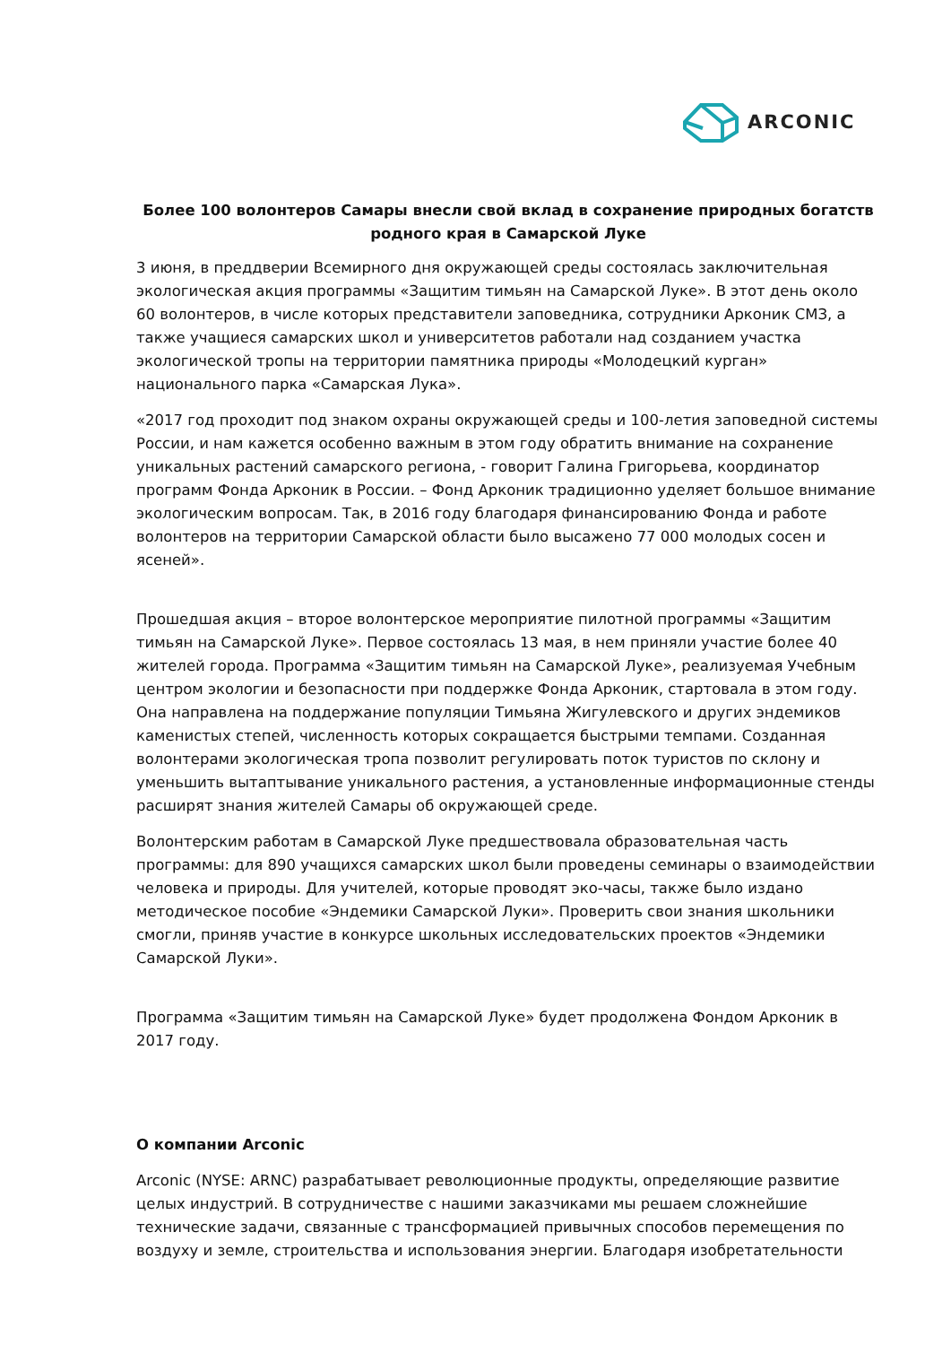ARCONIC
Более 100 волонтеров Самары внесли свой вклад в сохранение природных богатств родного края в Самарской Луке
3 июня, в преддверии Всемирного дня окружающей среды состоялась заключительная экологическая акция программы «Защитим тимьян на Самарской Луке». В этот день около 60 волонтеров, в числе которых представители заповедника, сотрудники Арконик СМЗ, а также учащиеся самарских школ и университетов работали над созданием участка экологической тропы на территории памятника природы «Молодецкий курган» национального парка «Самарская Лука».
«2017 год проходит под знаком охраны окружающей среды и 100-летия заповедной системы России, и нам кажется особенно важным в этом году обратить внимание на сохранение уникальных растений самарского региона, - говорит Галина Григорьева, координатор программ Фонда Арконик в России. – Фонд Арконик традиционно уделяет большое внимание экологическим вопросам. Так, в 2016 году благодаря финансированию Фонда и работе волонтеров на территории Самарской области было высажено 77 000 молодых сосен и ясеней».
Прошедшая акция – второе волонтерское мероприятие пилотной программы «Защитим тимьян на Самарской Луке». Первое состоялась 13 мая, в нем приняли участие более 40 жителей города. Программа «Защитим тимьян на Самарской Луке», реализуемая Учебным центром экологии и безопасности при поддержке Фонда Арконик, стартовала в этом году. Она направлена на поддержание популяции Тимьяна Жигулевского и других эндемиков каменистых степей, численность которых сокращается быстрыми темпами. Созданная волонтерами экологическая тропа позволит регулировать поток туристов по склону и уменьшить вытаптывание уникального растения, а установленные информационные стенды расширят знания жителей Самары об окружающей среде.
Волонтерским работам в Самарской Луке предшествовала образовательная часть программы: для 890 учащихся самарских школ были проведены семинары о взаимодействии человека и природы. Для учителей, которые проводят эко-часы, также было издано методическое пособие «Эндемики Самарской Луки». Проверить свои знания школьники смогли, приняв участие в конкурсе школьных исследовательских проектов «Эндемики Самарской Луки».
Программа «Защитим тимьян на Самарской Луке» будет продолжена Фондом Арконик в 2017 году.
О компании Arconic
Arconic (NYSE: ARNC) разрабатывает революционные продукты, определяющие развитие целых индустрий. В сотрудничестве с нашими заказчиками мы решаем сложнейшие технические задачи, связанные с трансформацией привычных способов перемещения по воздуху и земле, строительства и использования энергии. Благодаря изобретательности